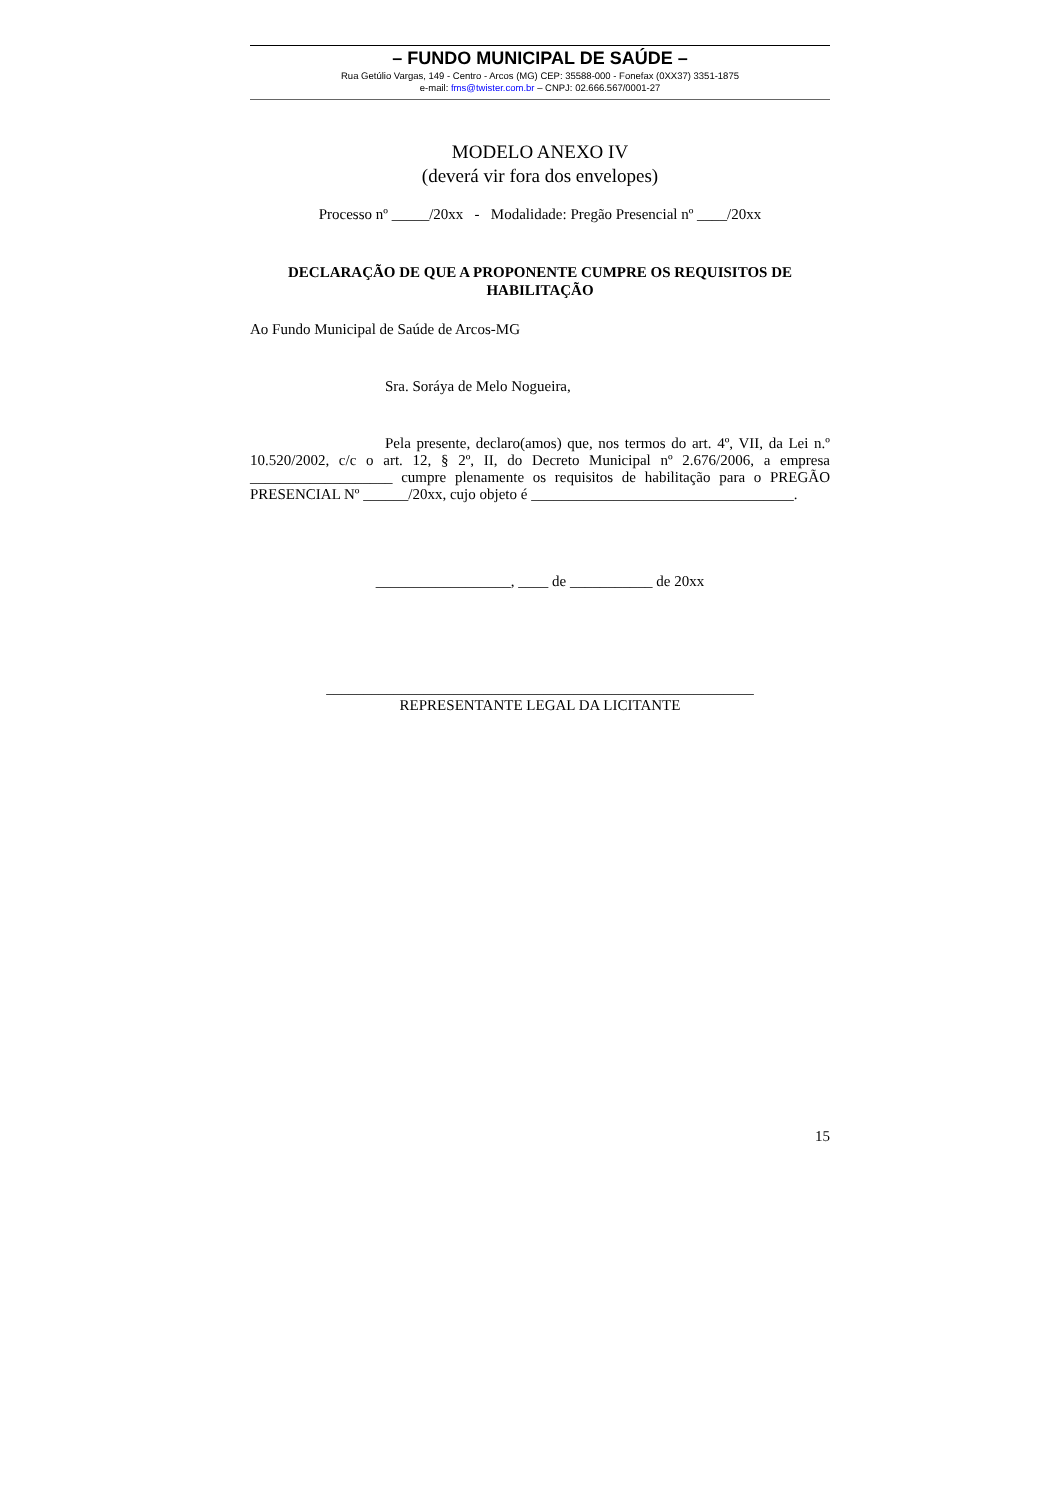– FUNDO MUNICIPAL DE SAÚDE –
Rua Getúlio Vargas, 149 - Centro - Arcos (MG) CEP: 35588-000 - Fonefax (0XX37) 3351-1875
e-mail: fms@twister.com.br – CNPJ: 02.666.567/0001-27
MODELO ANEXO IV
(deverá vir fora dos envelopes)
Processo nº _____/20xx - Modalidade: Pregão Presencial nº ____/20xx
DECLARAÇÃO DE QUE A PROPONENTE CUMPRE OS REQUISITOS DE HABILITAÇÃO
Ao Fundo Municipal de Saúde de Arcos-MG
Sra. Soráya de Melo Nogueira,
Pela presente, declaro(amos) que, nos termos do art. 4º, VII, da Lei n.º 10.520/2002, c/c o art. 12, § 2º, II, do Decreto Municipal nº 2.676/2006, a empresa ___________________ cumpre plenamente os requisitos de habilitação para o PREGÃO PRESENCIAL Nº ______/20xx, cujo objeto é ___________________________________.
__________________, ____ de ___________ de 20xx
_________________________________________________________
REPRESENTANTE LEGAL DA LICITANTE
15